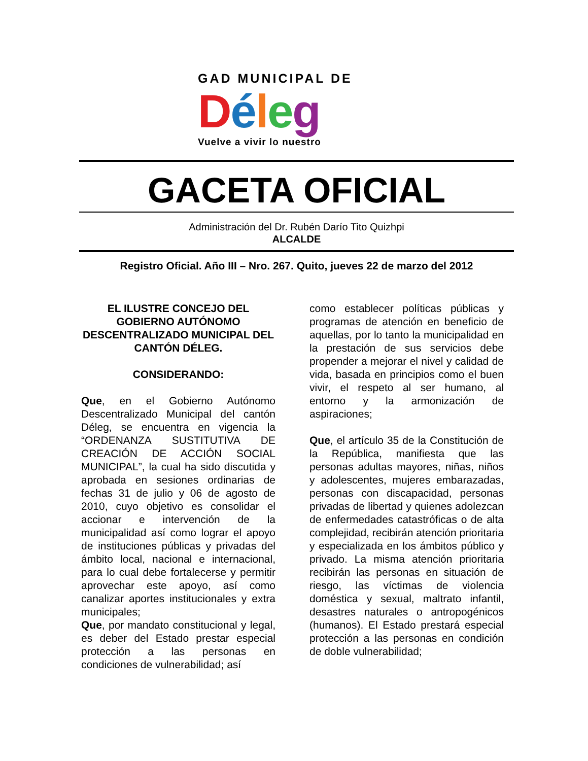GAD MUNICIPAL DE
Déleg
Vuelve a vivir lo nuestro
GACETA OFICIAL
Administración del Dr. Rubén Darío Tito Quizhpi
ALCALDE
Registro Oficial. Año III – Nro. 267. Quito, jueves 22 de marzo del 2012
EL ILUSTRE CONCEJO DEL GOBIERNO AUTÓNOMO DESCENTRALIZADO MUNICIPAL DEL CANTÓN DÉLEG.
CONSIDERANDO:
Que, en el Gobierno Autónomo Descentralizado Municipal del cantón Déleg, se encuentra en vigencia la “ORDENANZA SUSTITUTIVA DE CREACIÓN DE ACCIÓN SOCIAL MUNICIPAL”, la cual ha sido discutida y aprobada en sesiones ordinarias de fechas 31 de julio y 06 de agosto de 2010, cuyo objetivo es consolidar el accionar e intervención de la municipalidad así como lograr el apoyo de instituciones públicas y privadas del ámbito local, nacional e internacional, para lo cual debe fortalecerse y permitir aprovechar este apoyo, así como canalizar aportes institucionales y extra municipales;
Que, por mandato constitucional y legal, es deber del Estado prestar especial protección a las personas en condiciones de vulnerabilidad; así
como establecer políticas públicas y programas de atención en beneficio de aquellas, por lo tanto la municipalidad en la prestación de sus servicios debe propender a mejorar el nivel y calidad de vida, basada en principios como el buen vivir, el respeto al ser humano, al entorno y la armonización de aspiraciones;
Que, el artículo 35 de la Constitución de la República, manifiesta que las personas adultas mayores, niñas, niños y adolescentes, mujeres embarazadas, personas con discapacidad, personas privadas de libertad y quienes adolezcan de enfermedades catastróficas o de alta complejidad, recibirán atención prioritaria y especializada en los ámbitos público y privado. La misma atención prioritaria recibirán las personas en situación de riesgo, las víctimas de violencia doméstica y sexual, maltrato infantil, desastres naturales o antropogénicos (humanos). El Estado prestará especial protección a las personas en condición de doble vulnerabilidad;